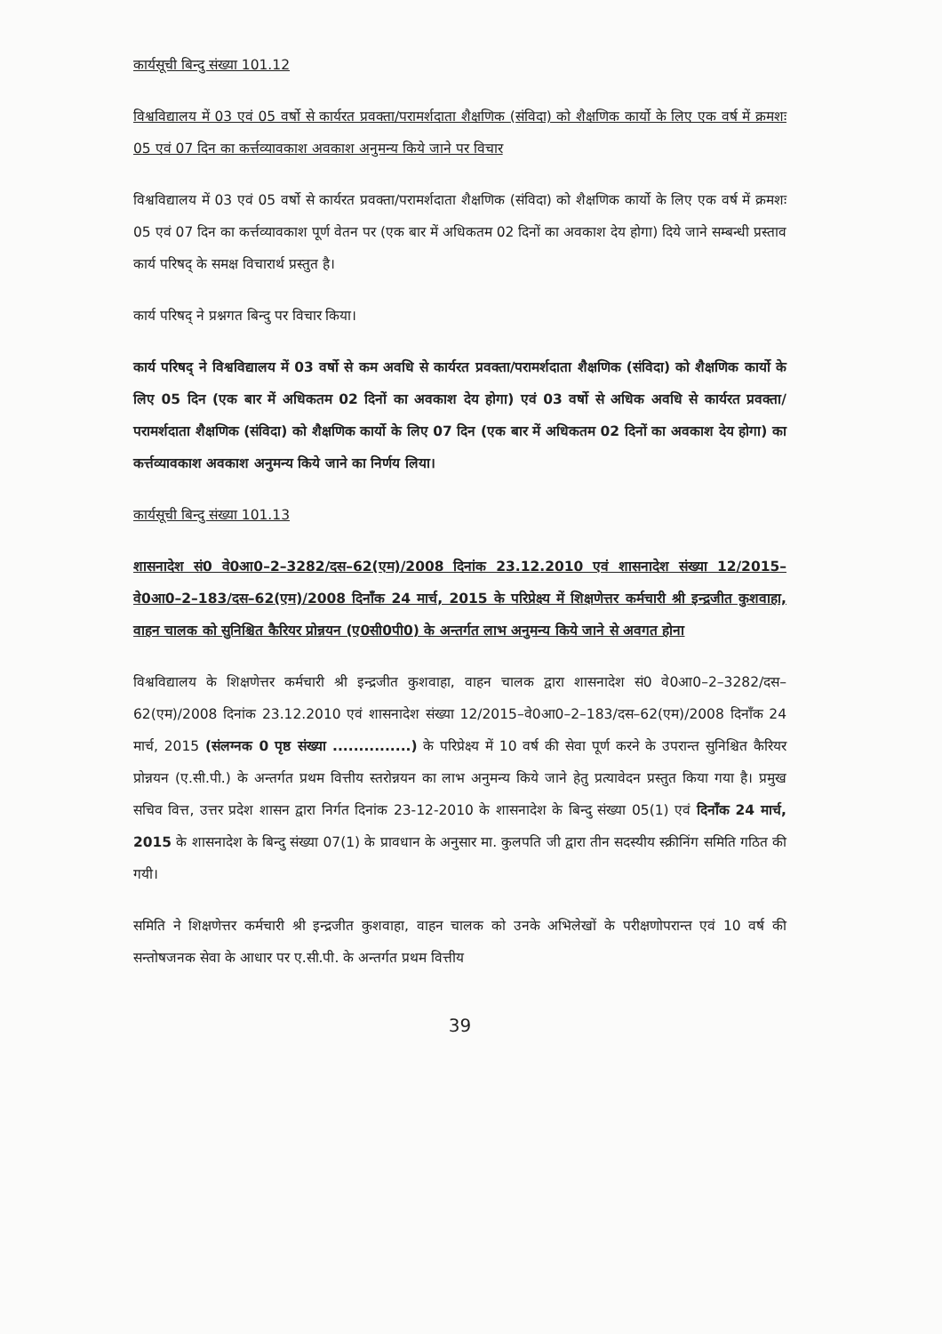कार्यसूची बिन्दु संख्या 101.12
विश्वविद्यालय में 03 एवं 05 वर्षो से कार्यरत प्रवक्ता/परामर्शदाता शैक्षणिक (संविदा) को शैक्षणिक कार्यो के लिए एक वर्ष में क्रमशः 05 एवं 07 दिन का कर्त्तव्यावकाश अवकाश अनुमन्य किये जाने पर विचार
विश्वविद्यालय में 03 एवं 05 वर्षो से कार्यरत प्रवक्ता/परामर्शदाता शैक्षणिक (संविदा) को शैक्षणिक कार्यो के लिए एक वर्ष में क्रमशः 05 एवं 07 दिन का कर्त्तव्यावकाश पूर्ण वेतन पर (एक बार में अधिकतम 02 दिनों का अवकाश देय होगा) दिये जाने सम्बन्धी प्रस्ताव कार्य परिषद् के समक्ष विचारार्थ प्रस्तुत है।
कार्य परिषद् ने प्रश्नगत बिन्दु पर विचार किया।
कार्य परिषद् ने विश्वविद्यालय में 03 वर्षो से कम अवधि से कार्यरत प्रवक्ता/परामर्शदाता शैक्षणिक (संविदा) को शैक्षणिक कार्यो के लिए 05 दिन (एक बार में अधिकतम 02 दिनों का अवकाश देय होगा) एवं 03 वर्षो से अधिक अवधि से कार्यरत प्रवक्ता/परामर्शदाता शैक्षणिक (संविदा) को शैक्षणिक कार्यो के लिए 07 दिन (एक बार में अधिकतम 02 दिनों का अवकाश देय होगा) का कर्त्तव्यावकाश अवकाश अनुमन्य किये जाने का निर्णय लिया।
कार्यसूची बिन्दु संख्या 101.13
शासनादेश सं0 वे0आ0–2–3282/दस–62(एम)/2008 दिनांक 23.12.2010 एवं शासनादेश संख्या 12/2015–वे0आ0–2–183/दस–62(एम)/2008 दिनाँक 24 मार्च, 2015 के परिप्रेक्ष्य में शिक्षणेत्तर कर्मचारी श्री इन्द्रजीत कुशवाहा, वाहन चालक को सुनिश्चित कैरियर प्रोन्नयन (ए0सी0पी0) के अन्तर्गत लाभ अनुमन्य किये जाने से अवगत होना
विश्वविद्यालय के शिक्षणेत्तर कर्मचारी श्री इन्द्रजीत कुशवाहा, वाहन चालक द्वारा शासनादेश सं0 वे0आ0–2–3282/दस–62(एम)/2008 दिनांक 23.12.2010 एवं शासनादेश संख्या 12/2015–वे0आ0–2–183/दस–62(एम)/2008 दिनाँक 24 मार्च, 2015 (संलग्नक 0 पृष्ठ संख्या ...............) के परिप्रेक्ष्य में 10 वर्ष की सेवा पूर्ण करने के उपरान्त सुनिश्चित कैरियर प्रोन्नयन (ए.सी.पी.) के अन्तर्गत प्रथम वित्तीय स्तरोन्नयन का लाभ अनुमन्य किये जाने हेतु प्रत्यावेदन प्रस्तुत किया गया है। प्रमुख सचिव वित्त, उत्तर प्रदेश शासन द्वारा निर्गत दिनांक 23-12-2010 के शासनादेश के बिन्दु संख्या 05(1) एवं दिनाँक 24 मार्च, 2015 के शासनादेश के बिन्दु संख्या 07(1) के प्रावधान के अनुसार मा. कुलपति जी द्वारा तीन सदस्यीय स्क्रीनिंग समिति गठित की गयी।
समिति ने शिक्षणेत्तर कर्मचारी श्री इन्द्रजीत कुशवाहा, वाहन चालक को उनके अभिलेखों के परीक्षणोपरान्त एवं 10 वर्ष की सन्तोषजनक सेवा के आधार पर ए.सी.पी. के अन्तर्गत प्रथम वित्तीय
39